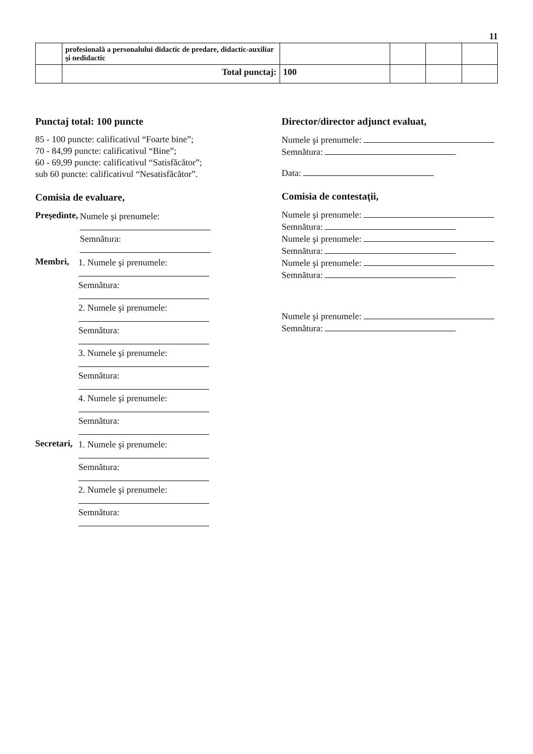11
| | profesională a personalului didactic de predare, didactic-auxiliar şi nedidactic | | | | |
| | Total punctaj: | 100 | | | |
Punctaj total: 100 puncte
85 - 100 puncte: calificativul “Foarte bine”;
70 - 84,99 puncte: calificativul “Bine”;
60 - 69,99 puncte: calificativul “Satisfăcător”;
sub 60 puncte: calificativul “Nesatisfăcător”.
Comisia de evaluare,
Preşedinte,
Numele şi prenumele:
Semnătura:
Membri, 1. Numele şi prenumele:
Semnătura:
2. Numele şi prenumele:
Semnătura:
3. Numele şi prenumele:
Semnătura:
4. Numele şi prenumele:
Semnătura:
Secretari, 1. Numele şi prenumele:
Semnătura:
2. Numele şi prenumele:
Semnătura:
Director/director adjunct evaluat,
Numele şi prenumele:
Semnătura:
Data:
Comisia de contestaţii,
Numele şi prenumele:
Semnătura:
Numele şi prenumele:
Semnătura:
Numele şi prenumele:
Semnătura:
Numele şi prenumele:
Semnătura: